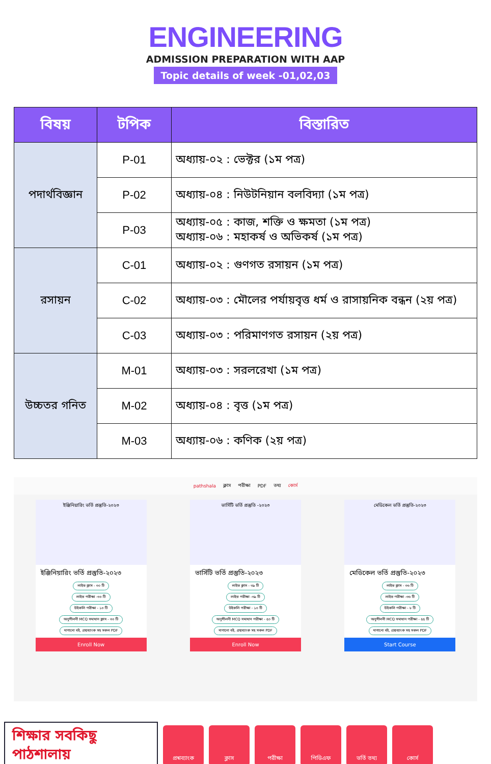ENGINEERING
ADMISSION PREPARATION WITH AAP
Topic details of week -01,02,03
| বিষয় | টপিক | বিস্তারিত |
| --- | --- | --- |
| পদার্থবিজ্ঞান | P-01 | অধ্যায়-০২ : ভেক্টর (১ম পত্র) |
| | P-02 | অধ্যায়-০৪ : নিউটনিয়ান বলবিদ্যা (১ম পত্র) |
| | P-03 | অধ্যায়-০৫ : কাজ, শক্তি ও ক্ষমতা (১ম পত্র) অধ্যায়-০৬ : মহাকর্ষ ও অভিকর্ষ (১ম পত্র) |
| রসায়ন | C-01 | অধ্যায়-০২ : গুণগত রসায়ন (১ম পত্র) |
| | C-02 | অধ্যায়-০৩ : মৌলের পর্যায়বৃত্ত ধর্ম ও রাসায়নিক বন্ধন (২য় পত্র) |
| | C-03 | অধ্যায়-০৩ : পরিমাণগত রসায়ন (২য় পত্র) |
| উচ্চতর গনিত | M-01 | অধ্যায়-০৩ : সরলরেখা (১ম পত্র) |
| | M-02 | অধ্যায়-০৪ : বৃত্ত (১ম পত্র) |
| | M-03 | অধ্যায়-০৬ : কণিক (২য় পত্র) |
pathshala ক্লাস পরীক্ষা PDF তথ্য কোর্স
ইঞ্জিনিয়ারিং ভর্তি প্রস্তুতি-২০২৩
ইঞ্জিনিয়ারিং ভর্তি প্রস্তুতি-২০২৩
লাইভ ক্লাস - ৩০ টি
লাইভ পরীক্ষা -৩০ টি
উইকলি পরীক্ষা - ১০ টি
অনুশীলনী MCQ সমাধান ক্লাস - ৩০ টি
দাগানো বই, প্রশ্নব্যাংক সহ সকল PDF
Enroll Now
ভার্সিটি ভর্তি প্রস্তুতি -২০২৩
ভার্সিটি ভর্তি প্রস্তুতি-২০২৩
লাইভ ক্লাস - ৩৯ টি
লাইভ পরীক্ষা -৩৯ টি
উইকলি পরীক্ষা - ১০ টি
অনুশীলনী MCQ সমাধান পরীক্ষা - ৫০ টি
দাগানো বই, প্রশ্নব্যাংক সহ সকল PDF
Enroll Now
মেডিকেল ভর্তি প্রস্তুতি-২০২৩
মেডিকেল ভর্তি প্রস্তুতি-২০২৩
লাইভ ক্লাস - ৩৬ টি
লাইভ পরীক্ষা -৩৬ টি
উইকলি পরীক্ষা - ৮ টি
অনুশীলনী MCQ সমাধান পরীক্ষা - ৫৫ টি
দাগানো বই, প্রশ্নব্যাংক সহ সকল PDF
Start Course
শিক্ষার সবকিছু পাঠশালায়
প্রশ্নব্যাংক ক্লাস পরীক্ষা পিডিএফ ভর্তি তথ্য কোর্স